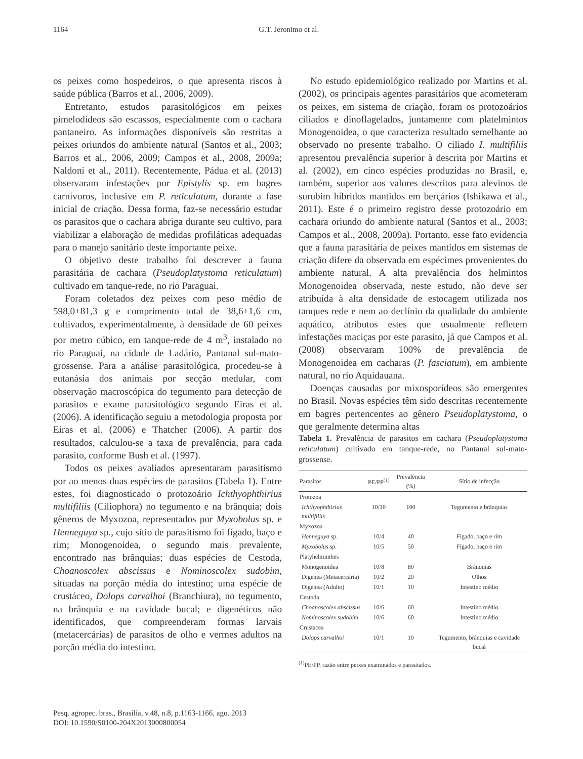1164 G.T. Jeronimo et al.
os peixes como hospedeiros, o que apresenta riscos à saúde pública (Barros et al., 2006, 2009).
Entretanto, estudos parasitológicos em peixes pimelodídeos são escassos, especialmente com o cachara pantaneiro. As informações disponíveis são restritas a peixes oriundos do ambiente natural (Santos et al., 2003; Barros et al., 2006, 2009; Campos et al., 2008, 2009a; Naldoni et al., 2011). Recentemente, Pádua et al. (2013) observaram infestações por Epistylis sp. em bagres carnívoros, inclusive em P. reticulatum, durante a fase inicial de criação. Dessa forma, faz-se necessário estudar os parasitos que o cachara abriga durante seu cultivo, para viabilizar a elaboração de medidas profiláticas adequadas para o manejo sanitário deste importante peixe.
O objetivo deste trabalho foi descrever a fauna parasitária de cachara (Pseudoplatystoma reticulatum) cultivado em tanque-rede, no rio Paraguai.
Foram coletados dez peixes com peso médio de 598,0±81,3 g e comprimento total de 38,6±1,6 cm, cultivados, experimentalmente, à densidade de 60 peixes por metro cúbico, em tanque-rede de 4 m<sup>3</sup>, instalado no rio Paraguai, na cidade de Ladário, Pantanal sul-mato-grossense. Para a análise parasitológica, procedeu-se à eutanásia dos animais por secção medular, com observação macroscópica do tegumento para detecção de parasitos e exame parasitológico segundo Eiras et al. (2006). A identificação seguiu a metodologia proposta por Eiras et al. (2006) e Thatcher (2006). A partir dos resultados, calculou-se a taxa de prevalência, para cada parasito, conforme Bush et al. (1997).
Todos os peixes avaliados apresentaram parasitismo por ao menos duas espécies de parasitos (Tabela 1). Entre estes, foi diagnosticado o protozoário Ichthyophthirius multifiliis (Ciliophora) no tegumento e na brânquia; dois gêneros de Myxozoa, representados por Myxobolus sp. e Henneguya sp., cujo sítio de parasitismo foi fígado, baço e rim; Monogenoidea, o segundo mais prevalente, encontrado nas brânquias; duas espécies de Cestoda, Choanoscolex abscissus e Nominoscolex sudobim, situadas na porção média do intestino; uma espécie de crustáceo, Dolops carvalhoi (Branchiura), no tegumento, na brânquia e na cavidade bucal; e digenéticos não identificados, que compreenderam formas larvais (metacercárias) de parasitos de olho e vermes adultos na porção média do intestino.
No estudo epidemiológico realizado por Martins et al. (2002), os principais agentes parasitários que acometeram os peixes, em sistema de criação, foram os protozoários ciliados e dinoflagelados, juntamente com platelmintos Monogenoidea, o que caracteriza resultado semelhante ao observado no presente trabalho. O ciliado I. multifiliis apresentou prevalência superior à descrita por Martins et al. (2002), em cinco espécies produzidas no Brasil, e, também, superior aos valores descritos para alevinos de surubim híbridos mantidos em berçários (Ishikawa et al., 2011). Este é o primeiro registro desse protozoário em cachara oriundo do ambiente natural (Santos et al., 2003; Campos et al., 2008, 2009a). Portanto, esse fato evidencia que a fauna parasitária de peixes mantidos em sistemas de criação difere da observada em espécimes provenientes do ambiente natural. A alta prevalência dos helmintos Monogenoidea observada, neste estudo, não deve ser atribuída à alta densidade de estocagem utilizada nos tanques rede e nem ao declínio da qualidade do ambiente aquático, atributos estes que usualmente refletem infestações maciças por este parasito, já que Campos et al. (2008) observaram 100% de prevalência de Monogenoidea em cacharas (P. fasciatum), em ambiente natural, no rio Aquidauana.
Doenças causadas por mixosporídeos são emergentes no Brasil. Novas espécies têm sido descritas recentemente em bagres pertencentes ao gênero Pseudoplatystoma, o que geralmente determina altas
Tabela 1. Prevalência de parasitos em cachara (Pseudoplatystoma reticulatum) cultivado em tanque-rede, no Pantanal sul-mato-grossense.
| Parasitos | PE/PP<sup>(1)</sup> | Prevalência (%) | Sítio de infecção |
| --- | --- | --- | --- |
| Protozoa | | | |
| Ichthyophthirius multifiliis | 10/10 | 100 | Tegumento e brânquias |
| Myxozoa | | | |
| Henneguya sp. | 10/4 | 40 | Fígado, baço e rim |
| Myxobolus sp. | 10/5 | 50 | Fígado, baço e rim |
| Platyhelminthes | | | |
| Monogenoidea | 10/8 | 80 | Brânquias |
| Digenea (Metacercária) | 10/2 | 20 | Olhos |
| Digenea (Adulto) | 10/1 | 10 | Intestino médio |
| Cestoda | | | |
| Choanoscolex abscissus | 10/6 | 60 | Intestino médio |
| Nominoscolex sudobim | 10/6 | 60 | Intestino médio |
| Crustacea | | | |
| Dolops carvalhoi | 10/1 | 10 | Tegumento, brânquias e cavidade bucal |
<sup>(1)</sup> PE/PP, razão entre peixes examinados e parasitados.
Pesq. agropec. bras., Brasília, v.48, n.8, p.1163-1166, ago. 2013
DOI: 10.1590/S0100-204X2013000800054